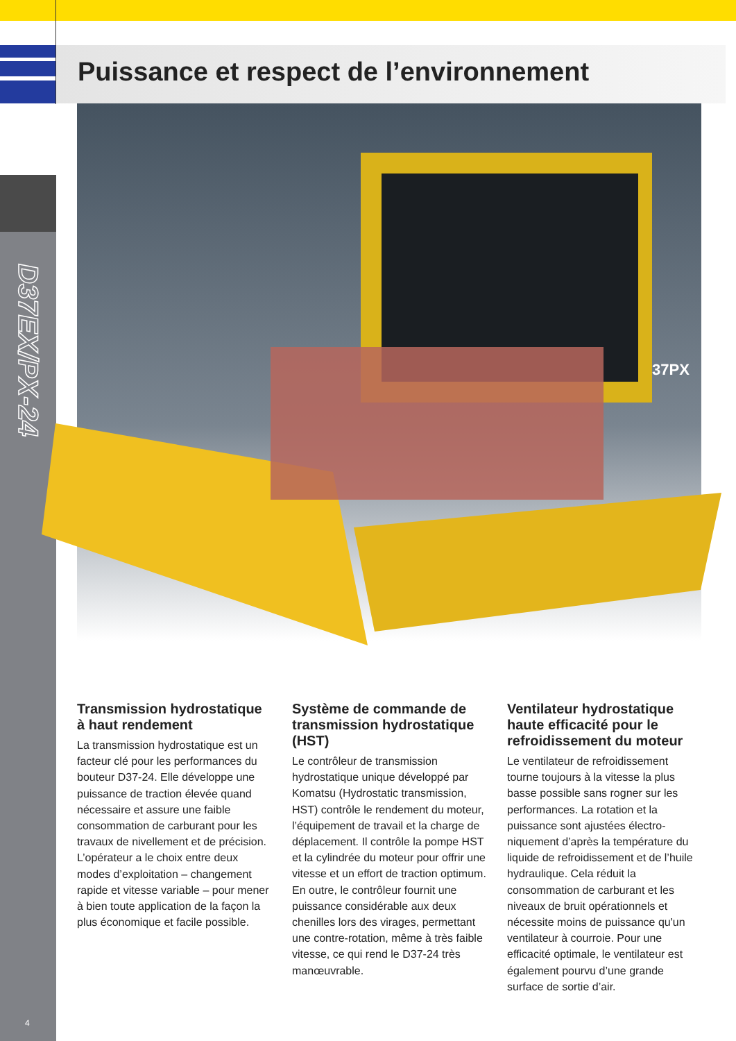Puissance et respect de l’environnement
37PX
D37EX/PX-24
Transmission hydrostatique à haut rendement
La transmission hydrostatique est un facteur clé pour les performances du bouteur D37-24. Elle développe une puissance de traction élevée quand nécessaire et assure une faible consommation de carburant pour les travaux de nivellement et de pré­cision. L’opérateur a le choix entre deux modes d’exploitation – chan­gement rapide et vitesse variable – pour mener à bien toute application de la façon la plus économique et facile possible.
Système de commande de transmission hydrostatique (HST)
Le contrôleur de transmission hydrostatique unique développé par Komatsu (Hydrostatic transmis­sion, HST) contrôle le rendement du moteur, l’équipement de travail et la charge de déplacement. Il contrôle la pompe HST et la cylindrée du moteur pour offrir une vitesse et un effort de traction optimum. En outre, le contrôleur fournit une puissance considérable aux deux chenilles lors des virages, permettant une contre-rotation, même à très faible vitesse, ce qui rend le D37-24 très manœuvrable.
Ventilateur hydrostatique haute efficacité pour le refroidissement du moteur
Le ventilateur de refroidissement tourne toujours à la vitesse la plus basse possible sans rogner sur les performances. La rotation et la puissance sont ajustées électro­niquement d’après la température du liquide de refroidissement et de l’huile hydraulique. Cela réduit la consommation de carburant et les niveaux de bruit opérationnels et nécessite moins de puissance qu'un ventilateur à courroie. Pour une efficacité optimale, le ventilateur est également pourvu d’une grande surface de sortie d’air.
4